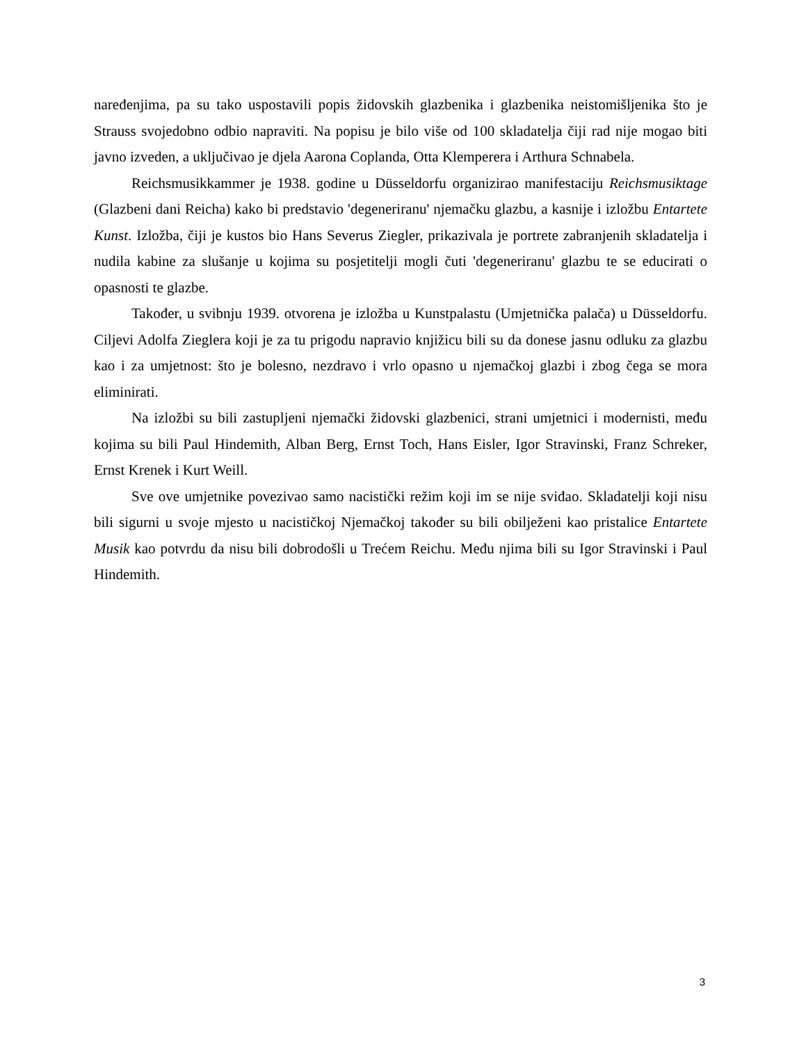naređenjima, pa su tako uspostavili popis židovskih glazbenika i glazbenika neistomišljenika što je Strauss svojedobno odbio napraviti. Na popisu je bilo više od 100 skladatelja čiji rad nije mogao biti javno izveden, a uključivao je djela Aarona Coplanda, Otta Klemperera i Arthura Schnabela.
Reichsmusikkammer je 1938. godine u Düsseldorfu organizirao manifestaciju Reichsmusiktage (Glazbeni dani Reicha) kako bi predstavio 'degeneriranu' njemačku glazbu, a kasnije i izložbu Entartete Kunst. Izložba, čiji je kustos bio Hans Severus Ziegler, prikazivala je portrete zabranjenih skladatelja i nudila kabine za slušanje u kojima su posjetitelji mogli čuti 'degeneriranu' glazbu te se educirati o opasnosti te glazbe.
Također, u svibnju 1939. otvorena je izložba u Kunstpalastu (Umjetnička palača) u Düsseldorfu. Ciljevi Adolfa Zieglera koji je za tu prigodu napravio knjižicu bili su da donese jasnu odluku za glazbu kao i za umjetnost: što je bolesno, nezdravo i vrlo opasno u njemačkoj glazbi i zbog čega se mora eliminirati.
Na izložbi su bili zastupljeni njemački židovski glazbenici, strani umjetnici i modernisti, među kojima su bili Paul Hindemith, Alban Berg, Ernst Toch, Hans Eisler, Igor Stravinski, Franz Schreker, Ernst Krenek i Kurt Weill.
Sve ove umjetnike povezivao samo nacistički režim koji im se nije sviđao. Skladatelji koji nisu bili sigurni u svoje mjesto u nacističkoj Njemačkoj također su bili obilježeni kao pristalice Entartete Musik kao potvrdu da nisu bili dobrodošli u Trećem Reichu. Među njima bili su Igor Stravinski i Paul Hindemith.
3